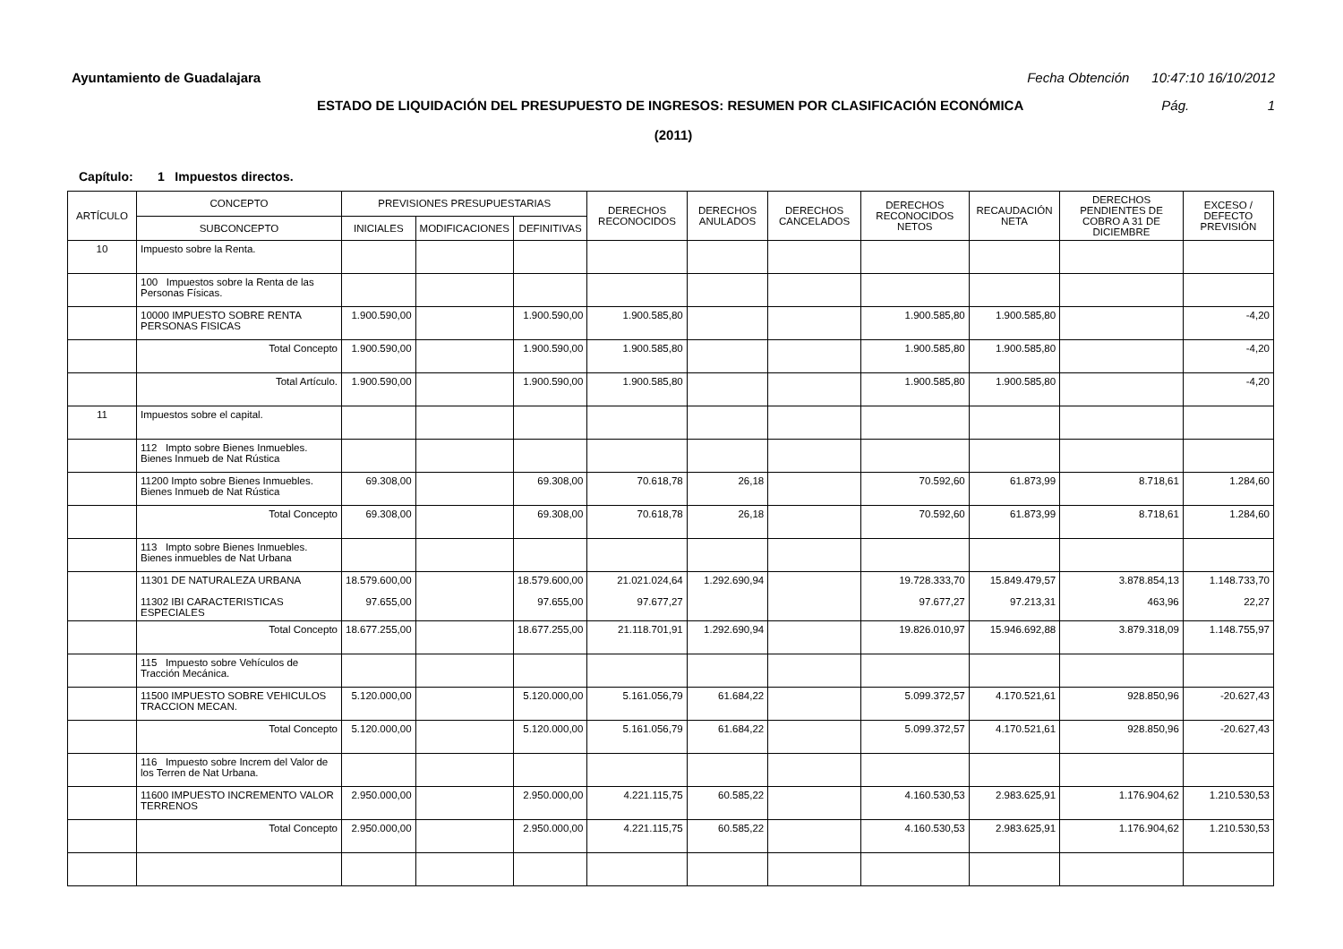Ayuntamiento de Guadalajara Fecha Obtención 10:47:10 16/10/2012
ESTADO DE LIQUIDACIÓN DEL PRESUPUESTO DE INGRESOS: RESUMEN POR CLASIFICACIÓN ECONÓMICA Pág. 1
(2011)
Capítulo: 1 Impuestos directos.
| ARTÍCULO | CONCEPTO | PREVISIONES PRESUPUESTARIAS | | | DERECHOS RECONOCIDOS | DERECHOS ANULADOS | DERECHOS CANCELADOS | DERECHOS RECONOCIDOS NETOS | RECAUDACIÓN NETA | DERECHOS PENDIENTES DE COBRO A 31 DE DICIEMBRE | EXCESO / DEFECTO PREVISIÓN |
| --- | --- | --- | --- | --- | --- | --- | --- | --- | --- | --- | --- |
| | SUBCONCEPTO | INICIALES | MODIFICACIONES | DEFINITIVAS | | | | | | | |
| 10 | Impuesto sobre la Renta. | | | | | | | | | | |
| | 100 Impuestos sobre la Renta de las Personas Físicas. | | | | | | | | | | |
| | 10000 IMPUESTO SOBRE RENTA PERSONAS FISICAS | 1.900.590,00 | | 1.900.590,00 | 1.900.585,80 | | | 1.900.585,80 | 1.900.585,80 | | -4,20 |
| | Total Concepto | 1.900.590,00 | | 1.900.590,00 | 1.900.585,80 | | | 1.900.585,80 | 1.900.585,80 | | -4,20 |
| | Total Artículo. | 1.900.590,00 | | 1.900.590,00 | 1.900.585,80 | | | 1.900.585,80 | 1.900.585,80 | | -4,20 |
| 11 | Impuestos sobre el capital. | | | | | | | | | | |
| | 112 Impto sobre Bienes Inmuebles. Bienes Inmueb de Nat Rústica | | | | | | | | | | |
| | 11200 Impto sobre Bienes Inmuebles. Bienes Inmueb de Nat Rústica | 69.308,00 | | 69.308,00 | 70.618,78 | 26,18 | | 70.592,60 | 61.873,99 | 8.718,61 | 1.284,60 |
| | Total Concepto | 69.308,00 | | 69.308,00 | 70.618,78 | 26,18 | | 70.592,60 | 61.873,99 | 8.718,61 | 1.284,60 |
| | 113 Impto sobre Bienes Inmuebles. Bienes inmuebles de Nat Urbana | | | | | | | | | | |
| | 11301 DE NATURALEZA URBANA 11302 IBI CARACTERISTICAS ESPECIALES | 18.579.600,00 97.655,00 | | 18.579.600,00 97.655,00 | 21.021.024,64 97.677,27 | 1.292.690,94 | | 19.728.333,70 97.677,27 | 15.849.479,57 97.213,31 | 3.878.854,13 463,96 | 1.148.733,70 22,27 |
| | Total Concepto | 18.677.255,00 | | 18.677.255,00 | 21.118.701,91 | 1.292.690,94 | | 19.826.010,97 | 15.946.692,88 | 3.879.318,09 | 1.148.755,97 |
| | 115 Impuesto sobre Vehículos de Tracción Mecánica. | | | | | | | | | | |
| | 11500 IMPUESTO SOBRE VEHICULOS TRACCION MECAN. | 5.120.000,00 | | 5.120.000,00 | 5.161.056,79 | 61.684,22 | | 5.099.372,57 | 4.170.521,61 | 928.850,96 | -20.627,43 |
| | Total Concepto | 5.120.000,00 | | 5.120.000,00 | 5.161.056,79 | 61.684,22 | | 5.099.372,57 | 4.170.521,61 | 928.850,96 | -20.627,43 |
| | 116 Impuesto sobre Increm del Valor de los Terren de Nat Urbana. | | | | | | | | | | |
| | 11600 IMPUESTO INCREMENTO VALOR TERRENOS | 2.950.000,00 | | 2.950.000,00 | 4.221.115,75 | 60.585,22 | | 4.160.530,53 | 2.983.625,91 | 1.176.904,62 | 1.210.530,53 |
| | Total Concepto | 2.950.000,00 | | 2.950.000,00 | 4.221.115,75 | 60.585,22 | | 4.160.530,53 | 2.983.625,91 | 1.176.904,62 | 1.210.530,53 |